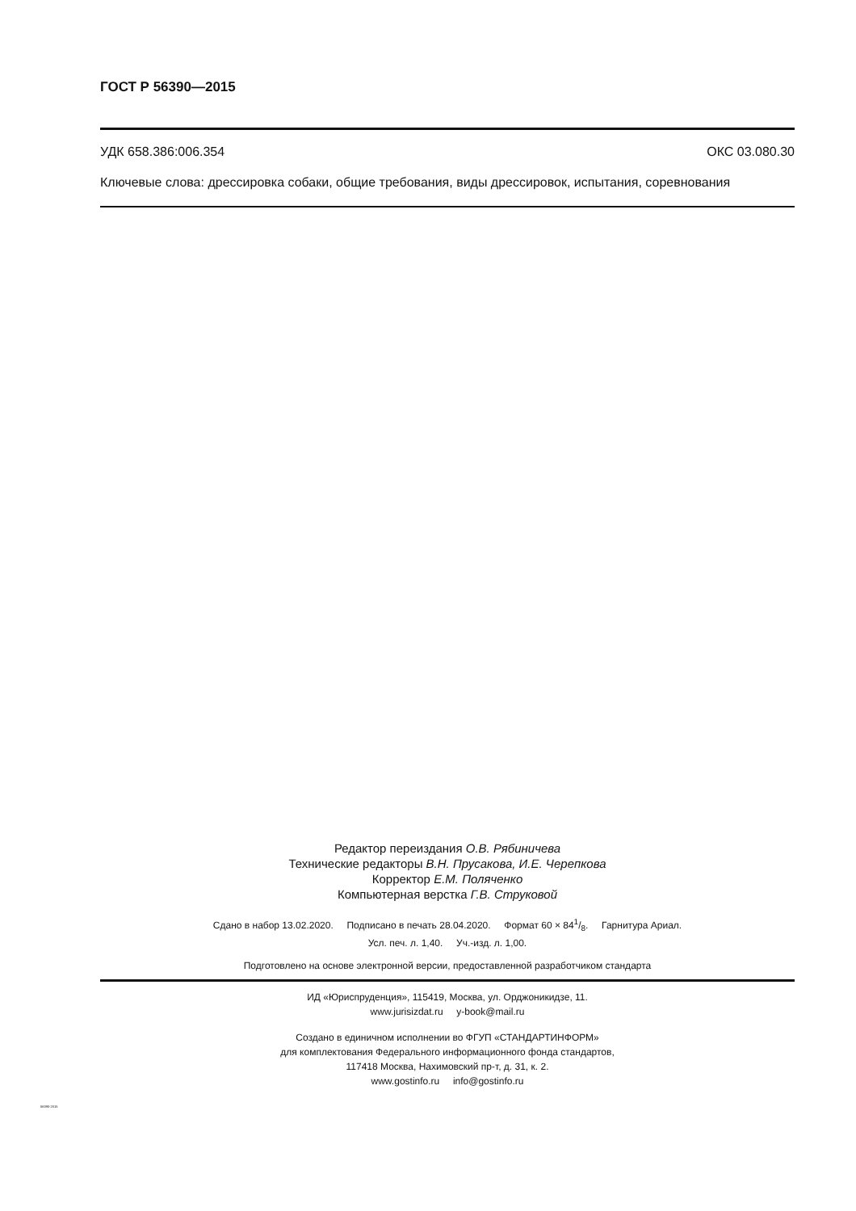ГОСТ Р 56390—2015
УДК 658.386:006.354 ОКС 03.080.30
Ключевые слова: дрессировка собаки, общие требования, виды дрессировок, испытания, соревнования
Редактор переиздания О.В. Рябиничева
Технические редакторы В.Н. Прусакова, И.Е. Черепкова
Корректор Е.М. Поляченко
Компьютерная верстка Г.В. Струковой
Сдано в набор 13.02.2020. Подписано в печать 28.04.2020. Формат 60 × 841/8. Гарнитура Ариал.
Усл. печ. л. 1,40. Уч.-изд. л. 1,00.
Подготовлено на основе электронной версии, предоставленной разработчиком стандарта
ИД «Юриспруденция», 115419, Москва, ул. Орджоникидзе, 11.
www.jurisizdat.ru y-book@mail.ru
Создано в единичном исполнении во ФГУП «СТАНДАРТИНФОРМ»
для комплектования Федерального информационного фонда стандартов,
117418 Москва, Нахимовский пр-т, д. 31, к. 2.
www.gostinfo.ru info@gostinfo.ru
56390-2015